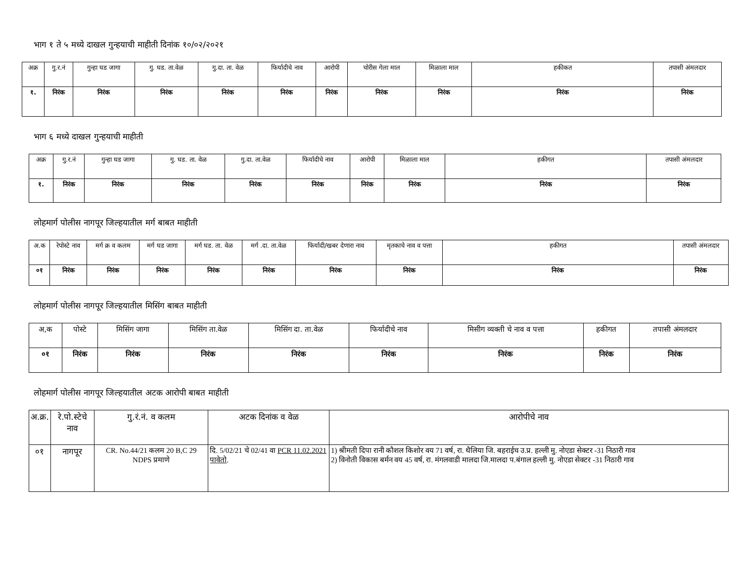भाग १ ते ५ मध्ये दाखल गुन्हयाची माहीती दिनांक १०/०२/२०२१
| अक्र | गु.र.नं | गुन्हा घड जागा | गु. घड. ता.वेळ | गु.दा. ता. वेळ | फिर्यादीचे नाव | आरोपी | चोरीस गेला माल | मिळाला माल | हकीकत | तपासी अंमलदार |
| --- | --- | --- | --- | --- | --- | --- | --- | --- | --- | --- |
| १. | निरंक | निरंक | निरंक | निरंक | निरंक | निरंक | निरंक | निरंक | निरंक | निरंक |
भाग ६ मध्ये दाखल गुन्हयाची माहीती
| अक्र | गु.र.नं | गुन्हा घड जागा | गु. घड. ता. वेळ | गु.दा. ता.वेळ | फिर्यादीचे नाव | आरोपी | मिळाला माल | हकीगत | तपासी अंमलदार |
| --- | --- | --- | --- | --- | --- | --- | --- | --- | --- |
| १. | निरंक | निरंक | निरंक | निरंक | निरंक | निरंक | निरंक | निरंक | निरंक |
लोहमार्ग पोलीस नागपूर जिल्हयातील मर्ग बाबत माहीती
| अ.क | रेपोस्टे नाव | मर्ग क्र व कलम | मर्ग घड जागा | मर्ग घड. ता. वेळ | मर्ग .दा. ता.वेळ | फिर्यादी/खबर देणारा नाव | मृतकाचे नाव व पत्ता | हकीगत | तपासी अंमलदार |
| --- | --- | --- | --- | --- | --- | --- | --- | --- | --- |
| ०१ | निरंक | निरंक | निरंक | निरंक | निरंक | निरंक | निरंक | निरंक | निरंक |
लोहमार्ग पोलीस नागपूर जिल्हयातील मिसिंग बाबत माहीती
| अ,क | पोस्टे | मिसिंग जागा | मिसिंग ता.वेळ | मिसिंग दा. ता.वेळ | फिर्यादीचे नाव | मिसीग व्यक्ती चे नाव व पत्ता | हकीगत | तपासी अंमलदार |
| --- | --- | --- | --- | --- | --- | --- | --- | --- |
| ०१ | निरंक | निरंक | निरंक | निरंक | निरंक | निरंक | निरंक | निरंक |
लोहमार्ग पोलीस नागपूर जिल्हयातील अटक आरोपी बाबत माहीती
| अ.क्र. | रे.पो.स्टेचे नाव | गु.रं.नं. व कलम | अटक दिनांक व वेळ | आरोपीचे नाव |
| --- | --- | --- | --- | --- |
| ०१ | नागपूर | CR. No.44/21 कलम 20 B,C 29 NDPS प्रमाणे | दि. 5/02/21 चे 02/41 वा PCR 11.02.2021 पावेतो . | 1) श्रीमती दिपा रानी कौशल किशोर वय 71 वर्ष, रा. थैलिया जि. बहराईच उ.प्र. हल्ली मु. नोएडा सेक्टर -31 निठारी गाव 2) विनोती विकास बर्मन वय 45 वर्ष, रा. मंगलवाडी मालदा जि.मालदा प.बंगाल हल्ली मु. नोएडा सेक्टर -31 निठारी गाव |